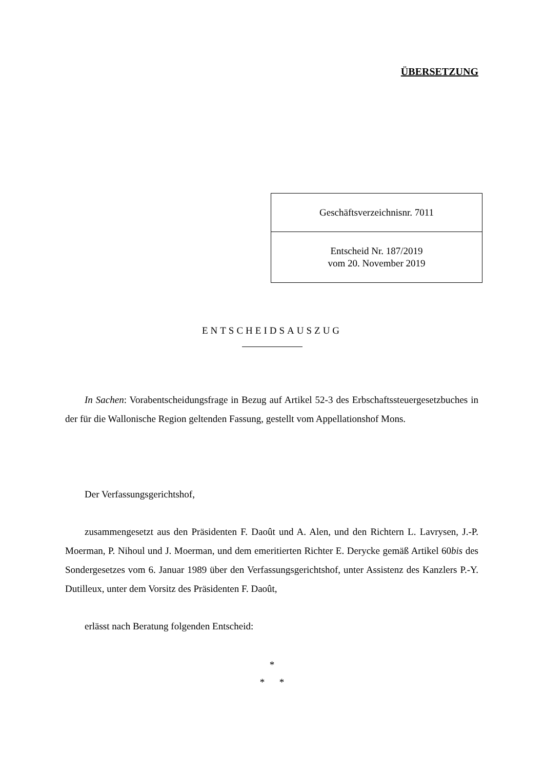ÜBERSETZUNG
| Geschäftsverzeichnisnr. 7011 |
| Entscheid Nr. 187/2019 vom 20. November 2019 |
ENTSCHEIDSAUSZUG
In Sachen: Vorabentscheidungsfrage in Bezug auf Artikel 52-3 des Erbschaftssteuergesetzbuches in der für die Wallonische Region geltenden Fassung, gestellt vom Appellationshof Mons.
Der Verfassungsgerichtshof,
zusammengesetzt aus den Präsidenten F. Daoût und A. Alen, und den Richtern L. Lavrysen, J.-P. Moerman, P. Nihoul und J. Moerman, und dem emeritierten Richter E. Derycke gemäß Artikel 60bis des Sondergesetzes vom 6. Januar 1989 über den Verfassungsgerichtshof, unter Assistenz des Kanzlers P.-Y. Dutilleux, unter dem Vorsitz des Präsidenten F. Daoût,
erlässt nach Beratung folgenden Entscheid:
*
* *